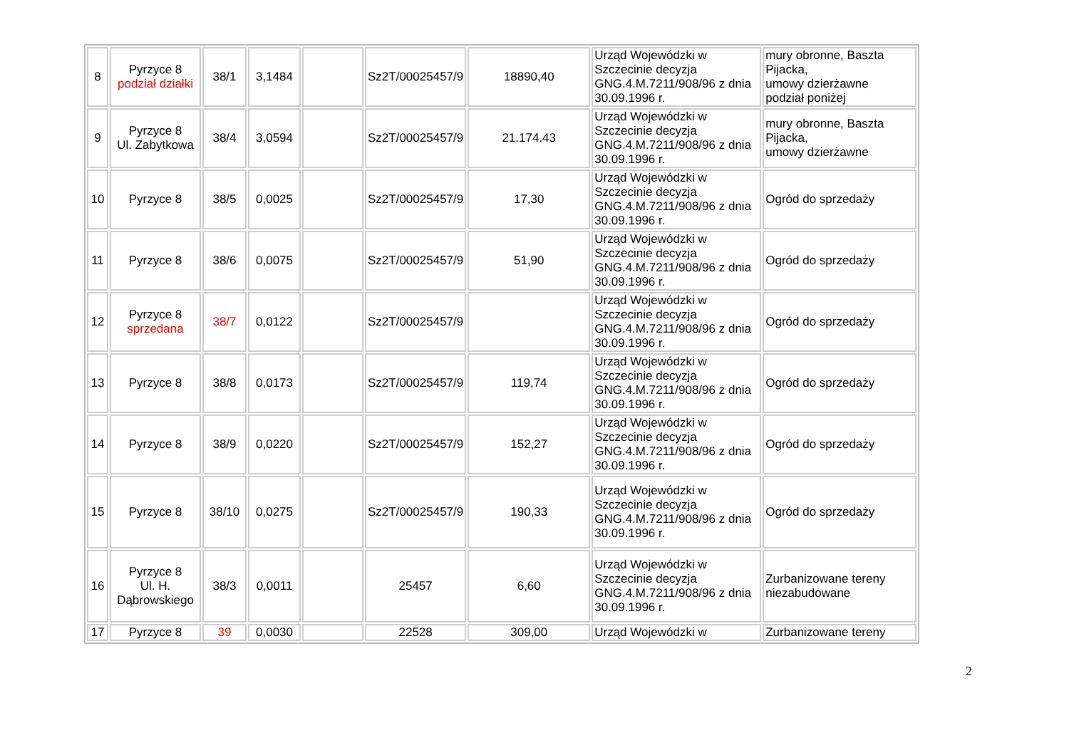| 8 | Pyrzyce 8 podział działki | 38/1 | 3,1484 | | Sz2T/00025457/9 | 18890,40 | Urząd Wojewódzki w Szczecinie decyzja GNG.4.M.7211/908/96 z dnia 30.09.1996 r. | mury obronne, Baszta Pijacka, umowy dzierżawne podział poniżej |
| 9 | Pyrzyce 8 Ul. Zabytkowa | 38/4 | 3,0594 | | Sz2T/00025457/9 | 21.174.43 | Urząd Wojewódzki w Szczecinie decyzja GNG.4.M.7211/908/96 z dnia 30.09.1996 r. | mury obronne, Baszta Pijacka, umowy dzierżawne |
| 10 | Pyrzyce 8 | 38/5 | 0,0025 | | Sz2T/00025457/9 | 17,30 | Urząd Wojewódzki w Szczecinie decyzja GNG.4.M.7211/908/96 z dnia 30.09.1996 r. | Ogród do sprzedaży |
| 11 | Pyrzyce 8 | 38/6 | 0,0075 | | Sz2T/00025457/9 | 51,90 | Urząd Wojewódzki w Szczecinie decyzja GNG.4.M.7211/908/96 z dnia 30.09.1996 r. | Ogród do sprzedaży |
| 12 | Pyrzyce 8 sprzedana | 38/7 | 0,0122 | | Sz2T/00025457/9 | | Urząd Wojewódzki w Szczecinie decyzja GNG.4.M.7211/908/96 z dnia 30.09.1996 r. | Ogród do sprzedaży |
| 13 | Pyrzyce 8 | 38/8 | 0,0173 | | Sz2T/00025457/9 | 119,74 | Urząd Wojewódzki w Szczecinie decyzja GNG.4.M.7211/908/96 z dnia 30.09.1996 r. | Ogród do sprzedaży |
| 14 | Pyrzyce 8 | 38/9 | 0,0220 | | Sz2T/00025457/9 | 152,27 | Urząd Wojewódzki w Szczecinie decyzja GNG.4.M.7211/908/96 z dnia 30.09.1996 r. | Ogród do sprzedaży |
| 15 | Pyrzyce 8 | 38/10 | 0,0275 | | Sz2T/00025457/9 | 190,33 | Urząd Wojewódzki w Szczecinie decyzja GNG.4.M.7211/908/96 z dnia 30.09.1996 r. | Ogród do sprzedaży |
| 16 | Pyrzyce 8 Ul. H. Dąbrowskiego | 38/3 | 0,0011 | | 25457 | 6,60 | Urząd Wojewódzki w Szczecinie decyzja GNG.4.M.7211/908/96 z dnia 30.09.1996 r. | Zurbanizowane tereny niezabudowane |
| 17 | Pyrzyce 8 | 39 | 0,0030 | | 22528 | 309,00 | Urząd Wojewódzki w | Zurbanizowane tereny |
2